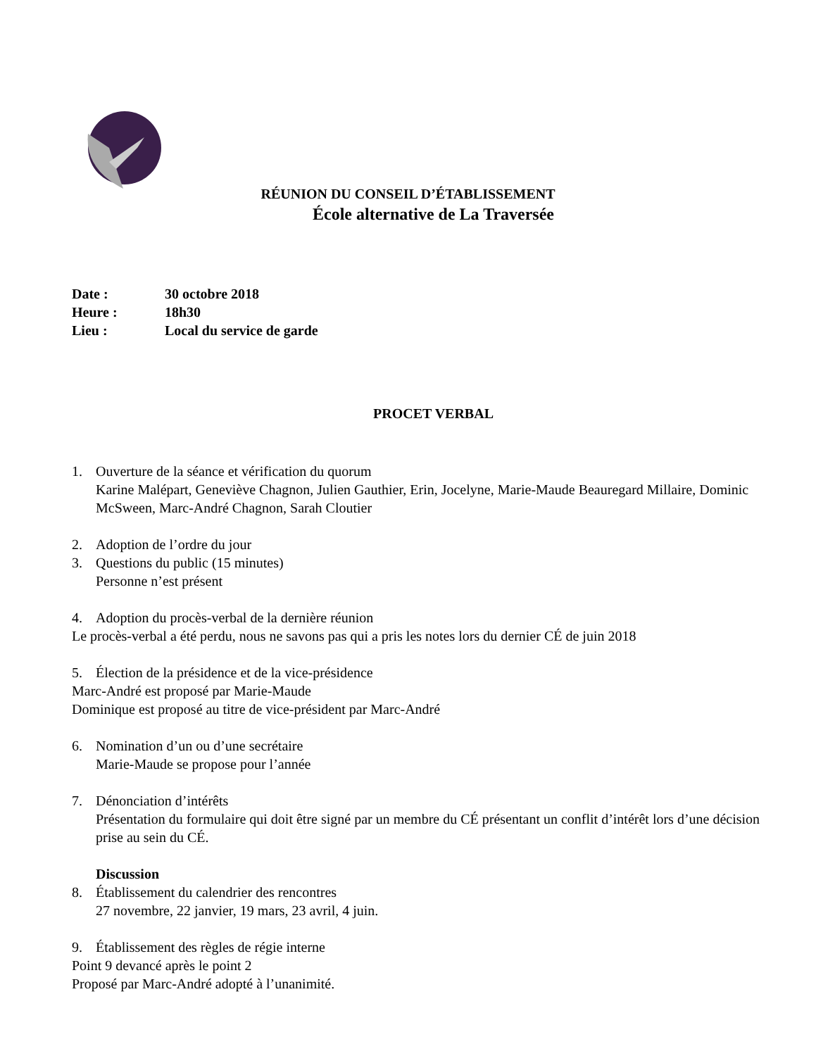RÉUNION DU CONSEIL D’ÉTABLISSEMENT
École alternative de La Traversée
Date : 30 octobre 2018
Heure : 18h30
Lieu : Local du service de garde
PROCET VERBAL
1. Ouverture de la séance et vérification du quorum
Karine Malépart, Geneviève Chagnon, Julien Gauthier, Erin, Jocelyne, Marie-Maude Beauregard Millaire, Dominic McSween, Marc-André Chagnon, Sarah Cloutier
2. Adoption de l’ordre du jour
3. Questions du public (15 minutes)
Personne n’est présent
4. Adoption du procès-verbal de la dernière réunion
Le procès-verbal a été perdu, nous ne savons pas qui a pris les notes lors du dernier CÉ de juin 2018
5. Élection de la présidence et de la vice-présidence
Marc-André est proposé par Marie-Maude
Dominique est proposé au titre de vice-président par Marc-André
6. Nomination d’un ou d’une secrétaire
Marie-Maude se propose pour l’année
7. Dénonciation d’intérêts
Présentation du formulaire qui doit être signé par un membre du CÉ présentant un conflit d’intérêt lors d’une décision prise au sein du CÉ.
Discussion
8. Établissement du calendrier des rencontres
27 novembre, 22 janvier, 19 mars, 23 avril, 4 juin.
9. Établissement des règles de régie interne
Point 9 devancé après le point 2
Proposé par Marc-André adopté à l’unanimité.